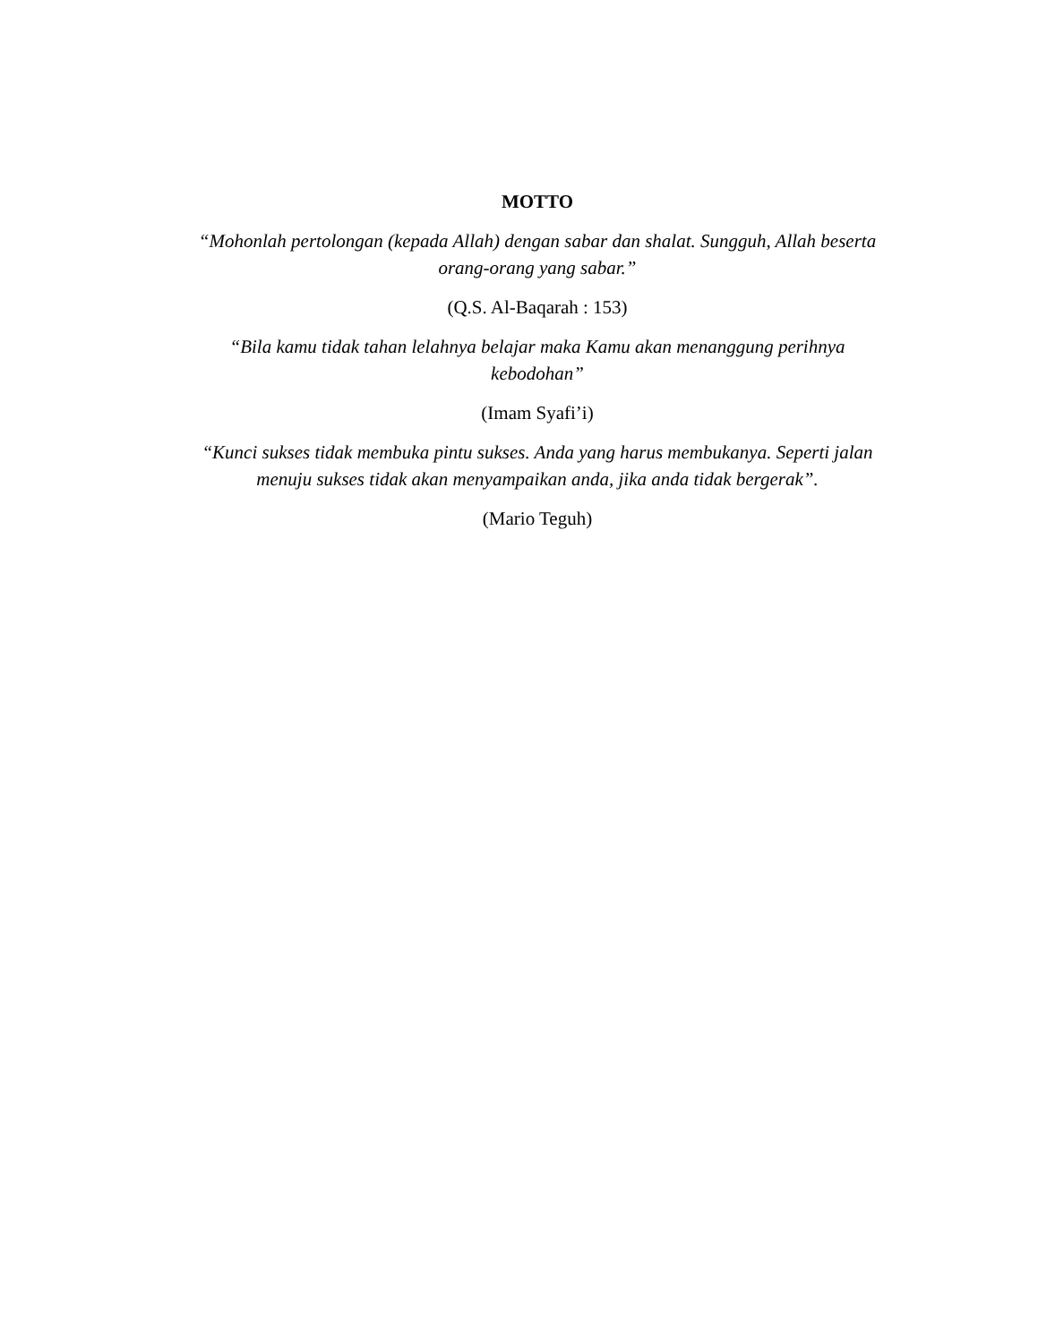MOTTO
“Mohonlah pertolongan (kepada Allah) dengan sabar dan shalat. Sungguh, Allah beserta orang-orang yang sabar.”
(Q.S. Al-Baqarah : 153)
“Bila kamu tidak tahan lelahnya belajar maka Kamu akan menanggung perihnya kebodohan”
(Imam Syafi’i)
“Kunci sukses tidak membuka pintu sukses. Anda yang harus membukanya. Seperti jalan menuju sukses tidak akan menyampaikan anda, jika anda tidak bergerak”.
(Mario Teguh)